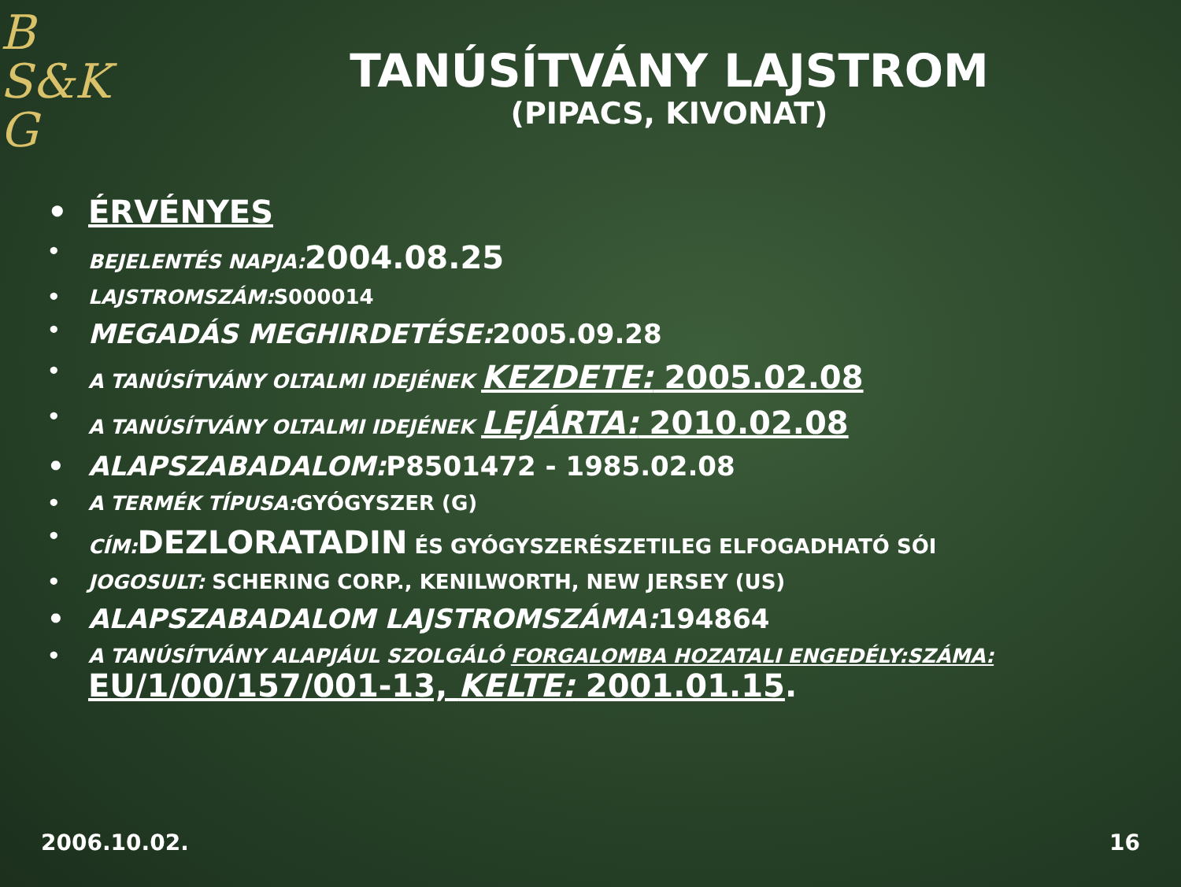B
S&K
G
TANÚSÍTVÁNY LAJSTROM
(PIPACS, KIVONAT)
• ÉRVÉNYES
• BEJELENTÉS NAPJA: 2004.08.25
• LAJSTROMSZÁM: S000014
• MEGADÁS MEGHIRDETÉSE: 2005.09.28
• A TANÚSÍTVÁNY OLTALMI IDEJÉNEK KEZDETE: 2005.02.08
• A TANÚSÍTVÁNY OLTALMI IDEJÉNEK LEJÁRTA: 2010.02.08
• ALAPSZABADALOM: P8501472 - 1985.02.08
• A TERMÉK TÍPUSA: GYÓGYSZER (G)
• CÍM: DEZLORATADIN ÉS GYÓGYSZERÉSZETILEG ELFOGADHATÓ SÓI
• JOGOSULT: SCHERING CORP., KENILWORTH, NEW JERSEY (US)
• ALAPSZABADALOM LAJSTROMSZÁMA: 194864
• A TANÚSÍTVÁNY ALAPJÁUL SZOLGÁLÓ FORGALOMBA HOZATALI ENGEDÉLY:SZÁMA:
EU/1/00/157/001-13, KELTE: 2001.01.15.
2006.10.02. 16